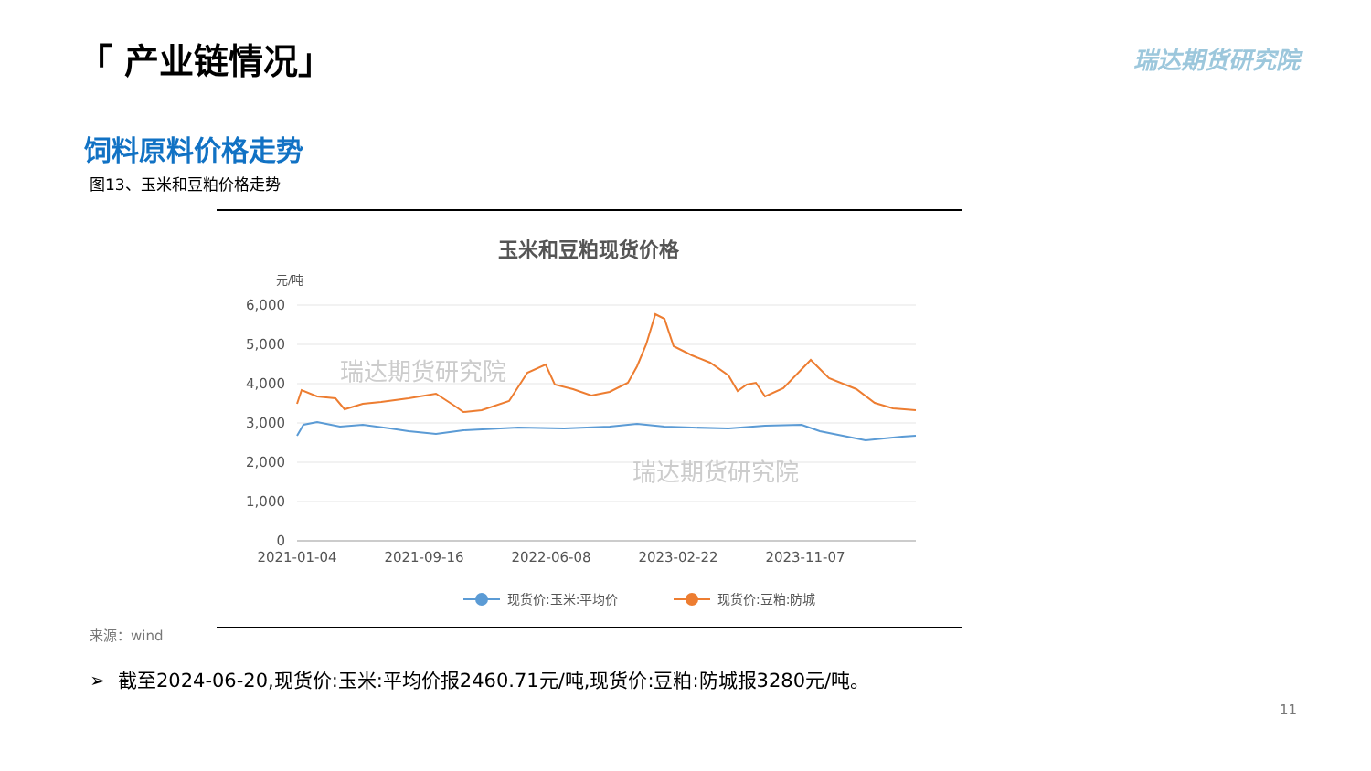「 产业链情况」 瑞达期货研究院
饲料原料价格走势
图13、玉米和豆粕价格走势
玉米和豆粕现货价格
元/吨
6,000
5,000
4,000
3,000
2,000
1,000
0
2021-01-04
2021-09-16
2022-06-08
2023-02-22
2023-11-07
瑞达期货研究院
瑞达期货研究院
现货价:玉米:平均价
现货价:豆粕:防城
来源：wind
➢ 截至2024-06-20,现货价:玉米:平均价报2460.71元/吨,现货价:豆粕:防城报3280元/吨。
11